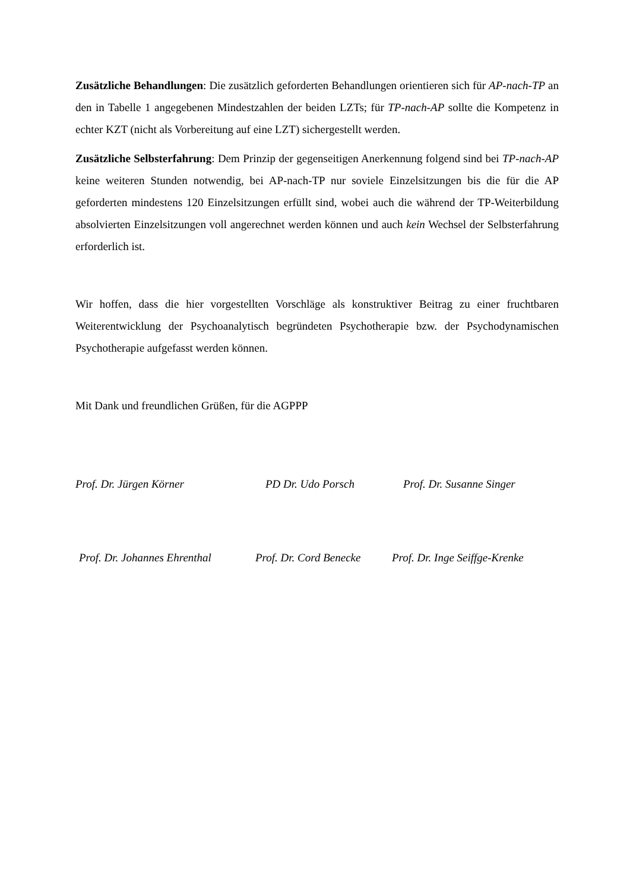Zusätzliche Behandlungen: Die zusätzlich geforderten Behandlungen orientieren sich für AP-nach-TP an den in Tabelle 1 angegebenen Mindestzahlen der beiden LZTs; für TP-nach-AP sollte die Kompetenz in echter KZT (nicht als Vorbereitung auf eine LZT) sichergestellt wer­den.
Zusätzliche Selbsterfahrung: Dem Prinzip der gegenseitigen Anerkennung folgend sind bei TP-nach-AP keine weiteren Stunden notwendig, bei AP-nach-TP nur soviele Einzelsitzungen bis die für die AP geforderten mindestens 120 Einzelsitzungen erfüllt sind, wobei auch die während der TP-Weiterbildung absolvierten Einzelsitzungen voll angerechnet werden können und auch kein Wechsel der Selbsterfahrung erforderlich ist.
Wir hoffen, dass die hier vorgestellten Vorschläge als konstruktiver Beitrag zu einer fruchtba­ren Weiterentwicklung der Psychoanalytisch begründeten Psychotherapie bzw. der Psychody­namischen Psychotherapie aufgefasst werden können.
Mit Dank und freundlichen Grüßen, für die AGPPP
Prof. Dr. Jürgen Körner PD Dr. Udo Porsch Prof. Dr. Susanne Singer
Prof. Dr. Johannes Ehrenthal Prof. Dr. Cord Benecke Prof. Dr. Inge Seiffge-Krenke